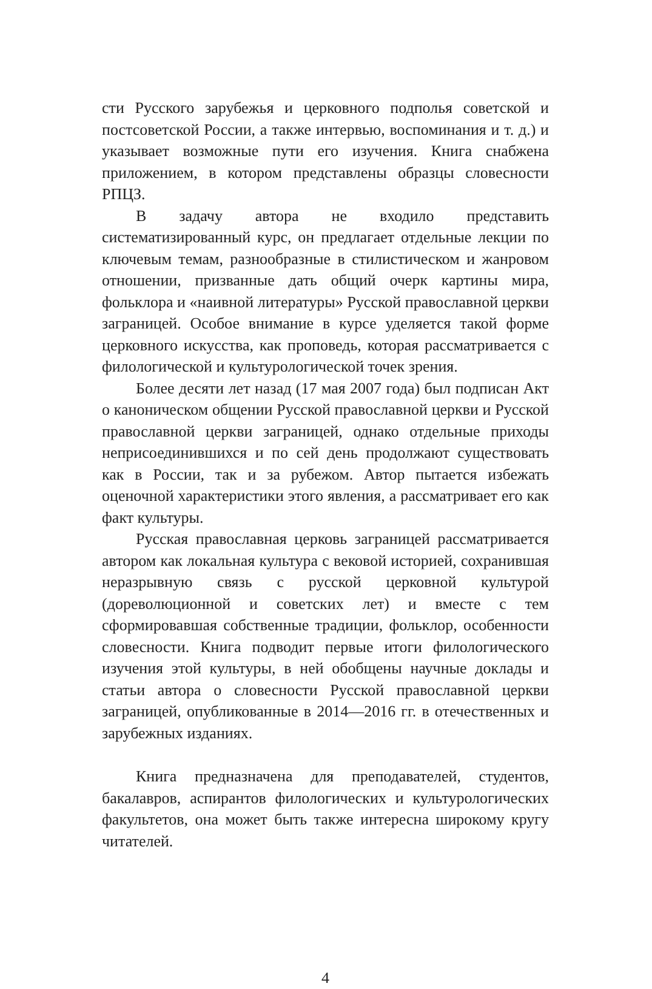сти Русского зарубежья и церковного подполья советской и постсоветской России, а также интервью, воспоминания и т. д.) и указывает возможные пути его изучения. Книга снабжена приложением, в котором представлены образцы словесности РПЦЗ.
В задачу автора не входило представить систематизированный курс, он предлагает отдельные лекции по ключевым темам, разнообразные в стилистическом и жанровом отношении, призванные дать общий очерк картины мира, фольклора и «наивной литературы» Русской православной церкви заграницей. Особое внимание в курсе уделяется такой форме церковного искусства, как проповедь, которая рассматривается с филологической и культурологической точек зрения.
Более десяти лет назад (17 мая 2007 года) был подписан Акт о каноническом общении Русской православной церкви и Русской православной церкви заграницей, однако отдельные приходы неприсоединившихся и по сей день продолжают существовать как в России, так и за рубежом. Автор пытается избежать оценочной характеристики этого явления, а рассматривает его как факт культуры.
Русская православная церковь заграницей рассматривается автором как локальная культура с вековой историей, сохранившая неразрывную связь с русской церковной культурой (дореволюционной и советских лет) и вместе с тем сформировавшая собственные традиции, фольклор, особенности словесности. Книга подводит первые итоги филологического изучения этой культуры, в ней обобщены научные доклады и статьи автора о словесности Русской православной церкви заграницей, опубликованные в 2014—2016 гг. в отечественных и зарубежных изданиях.
Книга предназначена для преподавателей, студентов, бакалавров, аспирантов филологических и культурологических факультетов, она может быть также интересна широкому кругу читателей.
4